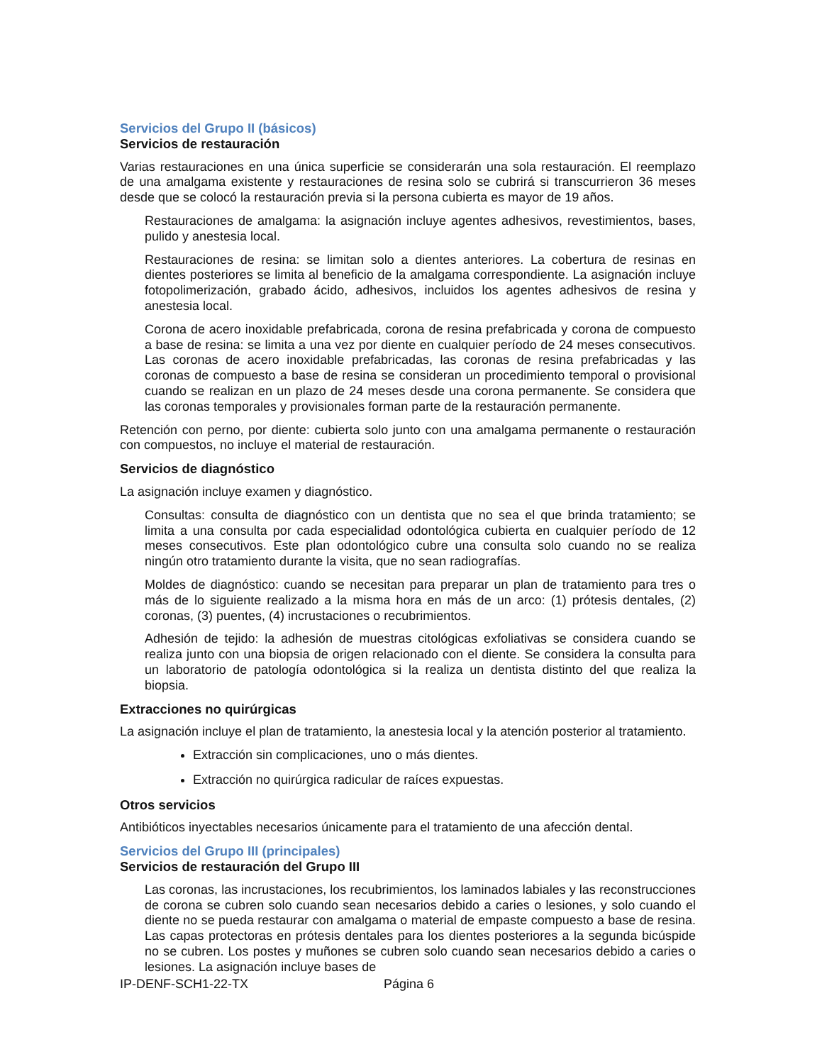Servicios del Grupo II (básicos)
Servicios de restauración
Varias restauraciones en una única superficie se considerarán una sola restauración. El reemplazo de una amalgama existente y restauraciones de resina solo se cubrirá si transcurrieron 36 meses desde que se colocó la restauración previa si la persona cubierta es mayor de 19 años.
Restauraciones de amalgama: la asignación incluye agentes adhesivos, revestimientos, bases, pulido y anestesia local.
Restauraciones de resina: se limitan solo a dientes anteriores. La cobertura de resinas en dientes posteriores se limita al beneficio de la amalgama correspondiente. La asignación incluye fotopolimerización, grabado ácido, adhesivos, incluidos los agentes adhesivos de resina y anestesia local.
Corona de acero inoxidable prefabricada, corona de resina prefabricada y corona de compuesto a base de resina: se limita a una vez por diente en cualquier período de 24 meses consecutivos. Las coronas de acero inoxidable prefabricadas, las coronas de resina prefabricadas y las coronas de compuesto a base de resina se consideran un procedimiento temporal o provisional cuando se realizan en un plazo de 24 meses desde una corona permanente. Se considera que las coronas temporales y provisionales forman parte de la restauración permanente.
Retención con perno, por diente: cubierta solo junto con una amalgama permanente o restauración con compuestos, no incluye el material de restauración.
Servicios de diagnóstico
La asignación incluye examen y diagnóstico.
Consultas: consulta de diagnóstico con un dentista que no sea el que brinda tratamiento; se limita a una consulta por cada especialidad odontológica cubierta en cualquier período de 12 meses consecutivos. Este plan odontológico cubre una consulta solo cuando no se realiza ningún otro tratamiento durante la visita, que no sean radiografías.
Moldes de diagnóstico: cuando se necesitan para preparar un plan de tratamiento para tres o más de lo siguiente realizado a la misma hora en más de un arco: (1) prótesis dentales, (2) coronas, (3) puentes, (4) incrustaciones o recubrimientos.
Adhesión de tejido: la adhesión de muestras citológicas exfoliativas se considera cuando se realiza junto con una biopsia de origen relacionado con el diente. Se considera la consulta para un laboratorio de patología odontológica si la realiza un dentista distinto del que realiza la biopsia.
Extracciones no quirúrgicas
La asignación incluye el plan de tratamiento, la anestesia local y la atención posterior al tratamiento.
Extracción sin complicaciones, uno o más dientes.
Extracción no quirúrgica radicular de raíces expuestas.
Otros servicios
Antibióticos inyectables necesarios únicamente para el tratamiento de una afección dental.
Servicios del Grupo III (principales)
Servicios de restauración del Grupo III
Las coronas, las incrustaciones, los recubrimientos, los laminados labiales y las reconstrucciones de corona se cubren solo cuando sean necesarios debido a caries o lesiones, y solo cuando el diente no se pueda restaurar con amalgama o material de empaste compuesto a base de resina. Las capas protectoras en prótesis dentales para los dientes posteriores a la segunda bicúspide no se cubren. Los postes y muñones se cubren solo cuando sean necesarios debido a caries o lesiones. La asignación incluye bases de
IP-DENF-SCH1-22-TX Página 6